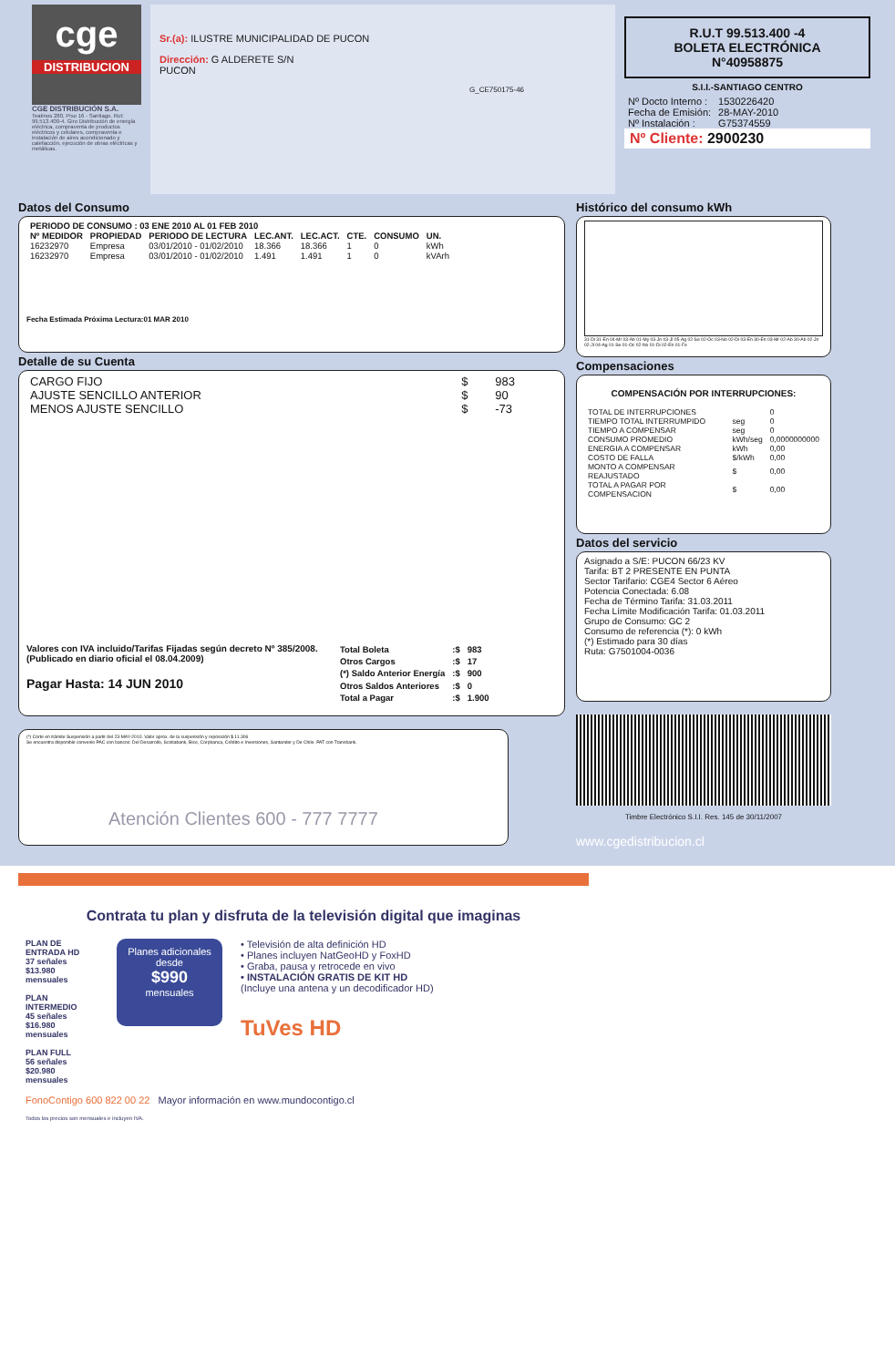cge
DISTRIBUCION
CGE DISTRIBUCIÓN S.A.
Teatinos 280, Piso 16 - Santiago. Rut: 99.513.400-4. Giro Distribución de energía eléctrica, compraventa de productos eléctricos y celulares, compraventa e instalación de aires acondicionado y calefacción, ejecución de obras eléctricas y metálicas.
Sr.(a): ILUSTRE MUNICIPALIDAD DE PUCON
Dirección: G ALDERETE S/N
PUCON
G_CE750175-46
R.U.T 99.513.400 -4
BOLETA ELECTRÓNICA
N°40958875
S.I.I.-SANTIAGO CENTRO
| Nº Docto Interno : | 1530226420 |
| Fecha de Emisión: | 28-MAY-2010 |
| Nº Instalación : | G75374559 |
Nº Cliente: 2900230
Datos del Consumo
| PERIODO DE CONSUMO : 03 ENE 2010 AL 01 FEB 2010 | | | | | | | |
| --- | --- | --- | --- | --- | --- | --- | --- |
| Nº MEDIDOR | PROPIEDAD | PERIODO DE LECTURA | LEC.ANT. | LEC.ACT. | CTE. | CONSUMO | UN. |
| 16232970 | Empresa | 03/01/2010 - 01/02/2010 | 18.366 | 18.366 | 1 | 0 | kWh |
| 16232970 | Empresa | 03/01/2010 - 01/02/2010 | 1.491 | 1.491 | 1 | 0 | kVArh |
Fecha Estimada Próxima Lectura:01 MAR 2010
Detalle de su Cuenta
| CARGO FIJO | $ | 983 |
| AJUSTE SENCILLO ANTERIOR | $ | 90 |
| MENOS AJUSTE SENCILLO | $ | -73 |
Valores con IVA incluido/Tarifas Fijadas según decreto Nº 385/2008. (Publicado en diario oficial el 08.04.2009)
Pagar Hasta: 14 JUN 2010
| Total Boleta | :$ | 983 |
| Otros Cargos | :$ | 17 |
| (*) Saldo Anterior Energía | :$ | 900 |
| Otros Saldos Anteriores | :$ | 0 |
| Total a Pagar | :$ | 1.900 |
(*) Corte en trámite Suspensión a partir del 23-MAY-2010. Valor aprox. de la suspensión y reposición $ 11.306
Se encuentra disponible convenio PAC con bancos: Del Desarrollo, Scotiabank, Bice, Corpbanca, Crédito e Inversiones, Santander y De Chile. PAT con Transbank.
Atención Clientes 600 - 777 7777
Histórico del consumo kWh
31-Di 31-En 04-Mr 03-Ab 01-My 03-Jn 03-Jl 05-Ag 02-Se 02-Oc 03-No 02-Di 03-En 30-En 03-Mr 02-Ab 30-Ab 02-Jn 02-Jl 04-Ag 01-Se 01-Oc 02-No 01-Di 02-En 01-Fe
Compensaciones
COMPENSACIÓN POR INTERRUPCIONES:
| TOTAL DE INTERRUPCIONES | | 0 |
| TIEMPO TOTAL INTERRUMPIDO | seg | 0 |
| TIEMPO A COMPENSAR | seg | 0 |
| CONSUMO PROMEDIO | kWh/seg | 0,0000000000 |
| ENERGIA A COMPENSAR | kWh | 0,00 |
| COSTO DE FALLA | $/kWh | 0,00 |
| MONTO A COMPENSAR REAJUSTADO | $ | 0,00 |
| TOTAL A PAGAR POR COMPENSACION | $ | 0,00 |
Datos del servicio
Asignado a S/E: PUCON 66/23 KV
Tarifa: BT 2 PRESENTE EN PUNTA
Sector Tarifario: CGE4 Sector 6 Aéreo
Potencia Conectada: 6.08
Fecha de Término Tarifa: 31.03.2011
Fecha Límite Modificación Tarifa: 01.03.2011
Grupo de Consumo: GC 2
Consumo de referencia (*): 0 kWh
(*) Estimado para 30 días
Ruta: G7501004-0036
Timbre Electrónico S.I.I. Res. 145 de 30/11/2007
www.cgedistribucion.cl
Contrata tu plan y disfruta de la televisión digital que imaginas
PLAN DE ENTRADA HD
37 señales $13.980 mensuales
PLAN INTERMEDIO
45 señales $16.980 mensuales
PLAN FULL
56 señales $20.980 mensuales
Planes adicionales desde
$990
mensuales
• Televisión de alta definición HD
• Planes incluyen NatGeoHD y FoxHD
• Graba, pausa y retrocede en vivo
• INSTALACIÓN GRATIS DE KIT HD
(Incluye una antena y un decodificador HD)
TuVes HD
FonoContigo 600 822 00 22 Mayor información en www.mundocontigo.cl
Todos los precios son mensuales e incluyen IVA.